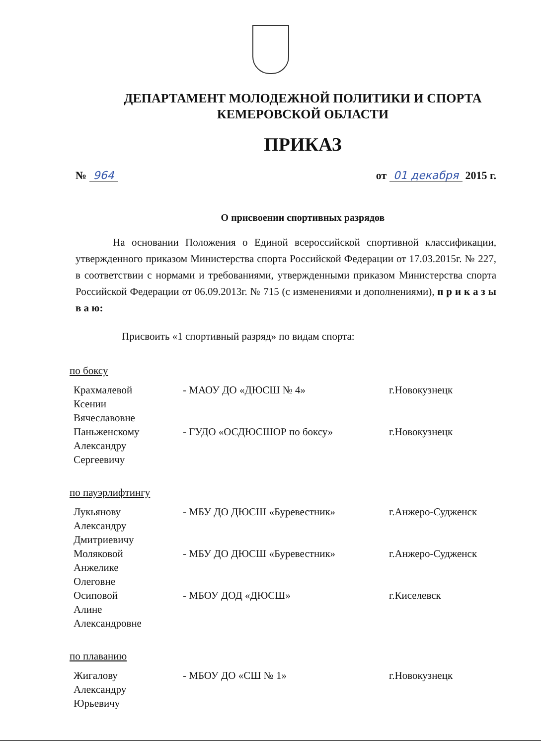ДЕПАРТАМЕНТ МОЛОДЕЖНОЙ ПОЛИТИКИ И СПОРТА
КЕМЕРОВСКОЙ ОБЛАСТИ
ПРИКАЗ
№ 964 от 01 декабря 2015 г.
О присвоении спортивных разрядов
На основании Положения о Единой всероссийской спортивной классификации, утвержденного приказом Министерства спорта Российской Федерации от 17.03.2015г. № 227, в соответствии с нормами и требованиями, утвержденными приказом Министерства спорта Российской Федерации от 06.09.2013г. № 715 (с изменениями и дополнениями), п р и к а з ы в а ю:
Присвоить «1 спортивный разряд» по видам спорта:
по боксу
| Крахмалевой Ксении Вячеславовне | - МАОУ ДО «ДЮСШ № 4» | г.Новокузнецк |
| Паньженскому Александру Сергеевичу | - ГУДО «ОСДЮСШОР по боксу» | г.Новокузнецк |
по пауэрлифтингу
| Лукьянову Александру Дмитриевичу | - МБУ ДО ДЮСШ «Буревестник» | г.Анжеро-Судженск |
| Моляковой Анжелике Олеговне | - МБУ ДО ДЮСШ «Буревестник» | г.Анжеро-Судженск |
| Осиповой Алине Александровне | - МБОУ ДОД «ДЮСШ» | г.Киселевск |
по плаванию
| Жигалову Александру Юрьевичу | - МБОУ ДО «СШ № 1» | г.Новокузнецк |